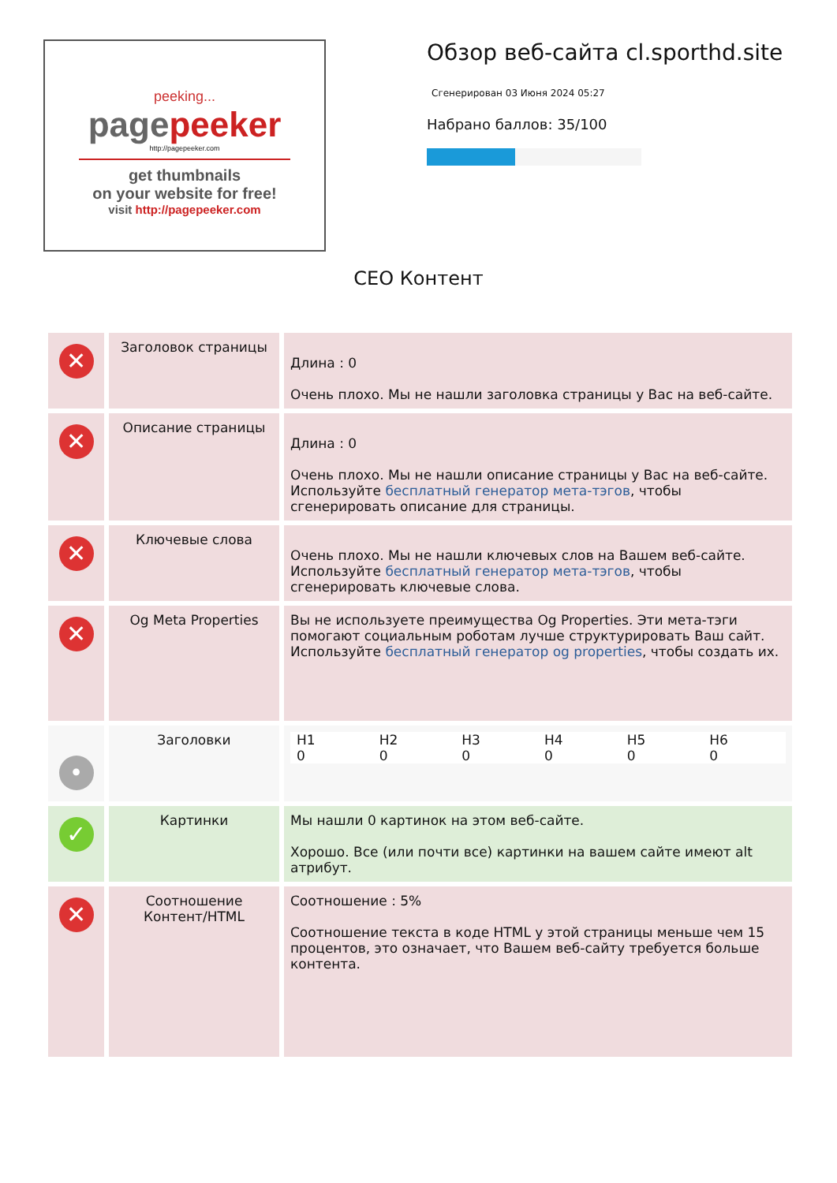peeking...
pagepeeker
http://pagepeeker.com
get thumbnails
on your website for free!
visit http://pagepeeker.com
Обзор веб-сайта cl.sporthd.site
Сгенерирован 03 Июня 2024 05:27
Набрано баллов: 35/100
СЕО Контент
| ✕ | Заголовок страницы | Длина : 0 Очень плохо. Мы не нашли заголовка страницы у Вас на веб-сайте. |
| ✕ | Описание страницы | Длина : 0 Очень плохо. Мы не нашли описание страницы у Вас на веб-сайте. Используйте бесплатный генератор мета-тэгов , чтобы сгенерировать описание для страницы. |
| ✕ | Ключевые слова | Очень плохо. Мы не нашли ключевых слов на Вашем веб-сайте. Используйте бесплатный генератор мета-тэгов , чтобы сгенерировать ключевые слова. |
| ✕ | Og Meta Properties | Вы не используете преимущества Og Properties. Эти мета-тэги помогают социальным роботам лучше структурировать Ваш сайт. Используйте бесплатный генератор og properties , чтобы создать их. |
| • | Заголовки | / H1 0 / H2 0 / H3 0 / H4 0 / H5 0 / H6 0 / |
| ✓ | Картинки | Мы нашли 0 картинок на этом веб-сайте. Хорошо. Все (или почти все) картинки на вашем сайте имеют alt атрибут. |
| ✕ | Соотношение Контент/HTML | Соотношение : 5% Соотношение текста в коде HTML у этой страницы меньше чем 15 процентов, это означает, что Вашем веб-сайту требуется больше контента. |